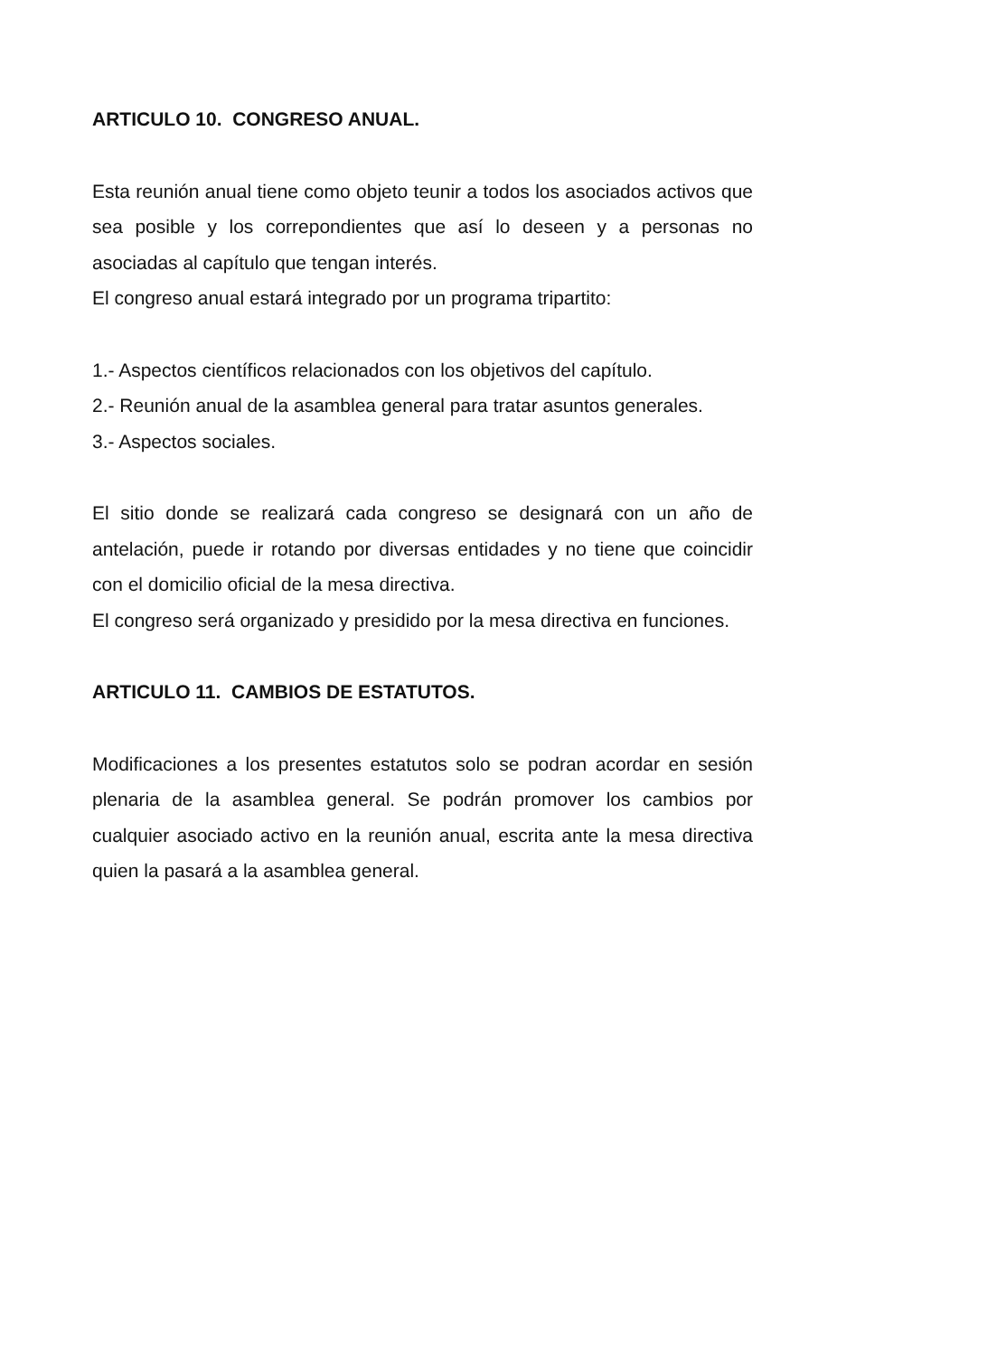ARTICULO 10. CONGRESO ANUAL.
Esta reunión anual tiene como objeto teunir a todos los asociados activos que sea posible y los correpondientes que así lo deseen y a personas no asociadas al capítulo que tengan interés.
El congreso anual estará integrado por un programa tripartito:
1.- Aspectos científicos relacionados con los objetivos del capítulo.
2.- Reunión anual de la asamblea general para tratar asuntos generales.
3.- Aspectos sociales.
El sitio donde se realizará cada congreso se designará con un año de antelación, puede ir rotando por diversas entidades y no tiene que coincidir con el domicilio oficial de la mesa directiva.
El congreso será organizado y presidido por la mesa directiva en funciones.
ARTICULO 11. CAMBIOS DE ESTATUTOS.
Modificaciones a los presentes estatutos solo se podran acordar en sesión plenaria de la asamblea general. Se podrán promover los cambios por cualquier asociado activo en la reunión anual, escrita ante la mesa directiva quien la pasará a la asamblea general.